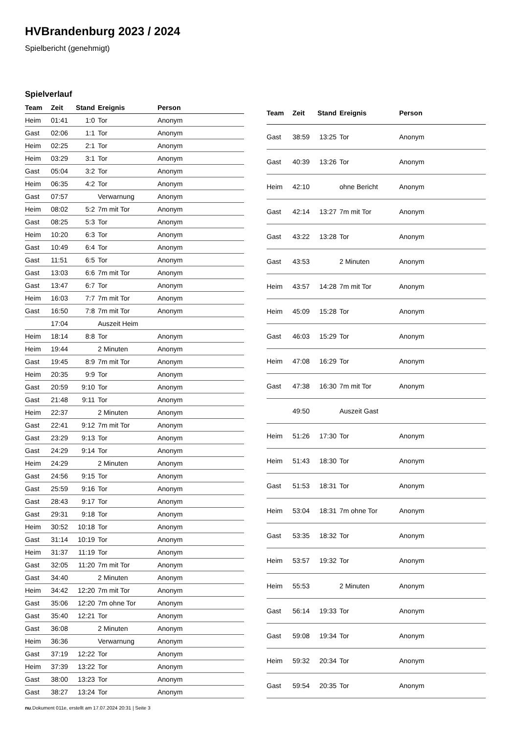HVBrandenburg 2023 / 2024
Spielbericht (genehmigt)
Spielverlauf
| Team | Zeit | Stand | Ereignis | Person |
| --- | --- | --- | --- | --- |
| Heim | 01:41 | 1:0 | Tor | Anonym |
| Gast | 02:06 | 1:1 | Tor | Anonym |
| Heim | 02:25 | 2:1 | Tor | Anonym |
| Heim | 03:29 | 3:1 | Tor | Anonym |
| Gast | 05:04 | 3:2 | Tor | Anonym |
| Heim | 06:35 | 4:2 | Tor | Anonym |
| Gast | 07:57 | | Verwarnung | Anonym |
| Heim | 08:02 | 5:2 | 7m mit Tor | Anonym |
| Gast | 08:25 | 5:3 | Tor | Anonym |
| Heim | 10:20 | 6:3 | Tor | Anonym |
| Gast | 10:49 | 6:4 | Tor | Anonym |
| Gast | 11:51 | 6:5 | Tor | Anonym |
| Gast | 13:03 | 6:6 | 7m mit Tor | Anonym |
| Gast | 13:47 | 6:7 | Tor | Anonym |
| Heim | 16:03 | 7:7 | 7m mit Tor | Anonym |
| Gast | 16:50 | 7:8 | 7m mit Tor | Anonym |
| | 17:04 | | Auszeit Heim | |
| Heim | 18:14 | 8:8 | Tor | Anonym |
| Heim | 19:44 | | 2 Minuten | Anonym |
| Gast | 19:45 | 8:9 | 7m mit Tor | Anonym |
| Heim | 20:35 | 9:9 | Tor | Anonym |
| Gast | 20:59 | 9:10 | Tor | Anonym |
| Gast | 21:48 | 9:11 | Tor | Anonym |
| Heim | 22:37 | | 2 Minuten | Anonym |
| Gast | 22:41 | 9:12 | 7m mit Tor | Anonym |
| Gast | 23:29 | 9:13 | Tor | Anonym |
| Gast | 24:29 | 9:14 | Tor | Anonym |
| Heim | 24:29 | | 2 Minuten | Anonym |
| Gast | 24:56 | 9:15 | Tor | Anonym |
| Gast | 25:59 | 9:16 | Tor | Anonym |
| Gast | 28:43 | 9:17 | Tor | Anonym |
| Gast | 29:31 | 9:18 | Tor | Anonym |
| Heim | 30:52 | 10:18 | Tor | Anonym |
| Gast | 31:14 | 10:19 | Tor | Anonym |
| Heim | 31:37 | 11:19 | Tor | Anonym |
| Gast | 32:05 | 11:20 | 7m mit Tor | Anonym |
| Gast | 34:40 | | 2 Minuten | Anonym |
| Heim | 34:42 | 12:20 | 7m mit Tor | Anonym |
| Gast | 35:06 | 12:20 | 7m ohne Tor | Anonym |
| Gast | 35:40 | 12:21 | Tor | Anonym |
| Gast | 36:08 | | 2 Minuten | Anonym |
| Heim | 36:36 | | Verwarnung | Anonym |
| Gast | 37:19 | 12:22 | Tor | Anonym |
| Heim | 37:39 | 13:22 | Tor | Anonym |
| Gast | 38:00 | 13:23 | Tor | Anonym |
| Gast | 38:27 | 13:24 | Tor | Anonym |
| Team | Zeit | Stand | Ereignis | Person |
| --- | --- | --- | --- | --- |
| Gast | 38:59 | 13:25 | Tor | Anonym |
| Gast | 40:39 | 13:26 | Tor | Anonym |
| Heim | 42:10 | | ohne Bericht | Anonym |
| Gast | 42:14 | 13:27 | 7m mit Tor | Anonym |
| Gast | 43:22 | 13:28 | Tor | Anonym |
| Gast | 43:53 | | 2 Minuten | Anonym |
| Heim | 43:57 | 14:28 | 7m mit Tor | Anonym |
| Heim | 45:09 | 15:28 | Tor | Anonym |
| Gast | 46:03 | 15:29 | Tor | Anonym |
| Heim | 47:08 | 16:29 | Tor | Anonym |
| Gast | 47:38 | 16:30 | 7m mit Tor | Anonym |
| | 49:50 | | Auszeit Gast | |
| Heim | 51:26 | 17:30 | Tor | Anonym |
| Heim | 51:43 | 18:30 | Tor | Anonym |
| Gast | 51:53 | 18:31 | Tor | Anonym |
| Heim | 53:04 | 18:31 | 7m ohne Tor | Anonym |
| Gast | 53:35 | 18:32 | Tor | Anonym |
| Heim | 53:57 | 19:32 | Tor | Anonym |
| Heim | 55:53 | | 2 Minuten | Anonym |
| Gast | 56:14 | 19:33 | Tor | Anonym |
| Gast | 59:08 | 19:34 | Tor | Anonym |
| Heim | 59:32 | 20:34 | Tor | Anonym |
| Gast | 59:54 | 20:35 | Tor | Anonym |
nu.Dokument 011e, erstellt am 17.07.2024 20:31 | Seite 3